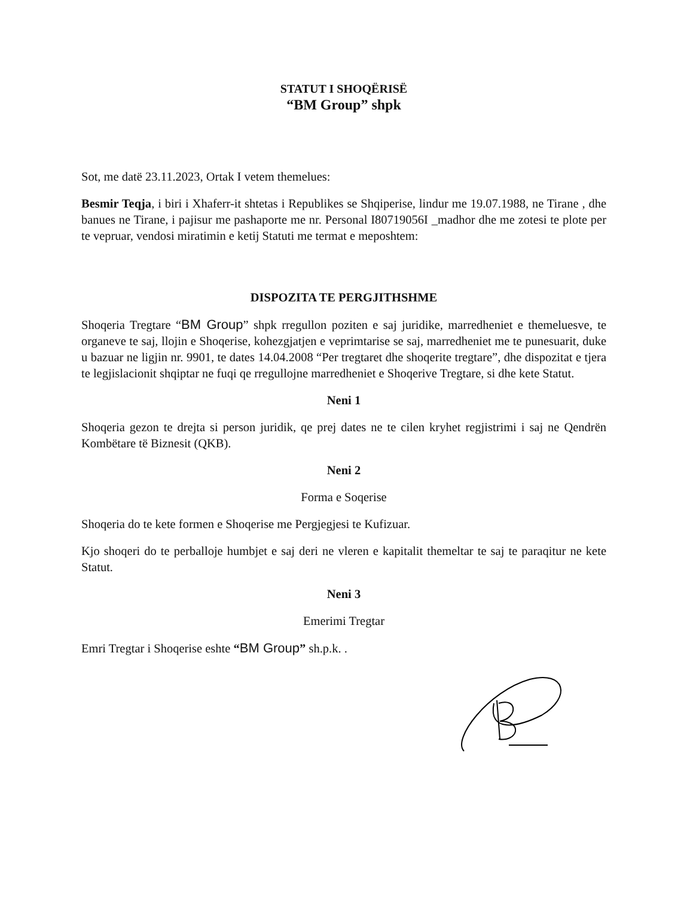STATUT I SHOQËRISË
“BM Group” shpk
Sot, me datë 23.11.2023, Ortak I vetem themelues:
Besmir Teqja, i biri i Xhaferr-it shtetas i Republikes se Shqiperise, lindur me 19.07.1988, ne Tirane , dhe banues ne Tirane, i pajisur me pashaporte me nr. Personal I80719056I _madhor dhe me zotesi te plote per te vepruar, vendosi miratimin e ketij Statuti me termat e meposhtem:
DISPOZITA TE PERGJITHSHME
Shoqeria Tregtare “BM Group” shpk rregullon poziten e saj juridike, marredheniet e themeluesve, te organeve te saj, llojin e Shoqerise, kohezgjatjen e veprimtarise se saj, marredheniet me te punesuarit, duke u bazuar ne ligjin nr. 9901, te dates 14.04.2008 “Per tregtaret dhe shoqerite tregtare”, dhe dispozitat e tjera te legjislacionit shqiptar ne fuqi qe rregullojne marredheniet e Shoqerive Tregtare, si dhe kete Statut.
Neni 1
Shoqeria gezon te drejta si person juridik, qe prej dates ne te cilen kryhet regjistrimi i saj ne Qendrën Kombëtare të Biznesit (QKB).
Neni 2
Forma e Soqerise
Shoqeria do te kete formen e Shoqerise me Pergjegjesi te Kufizuar.
Kjo shoqeri do te perballoje humbjet e saj deri ne vleren e kapitalit themeltar te saj te paraqitur ne kete Statut.
Neni 3
Emerimi Tregtar
Emri Tregtar i Shoqerise eshte “BM Group” sh.p.k. .